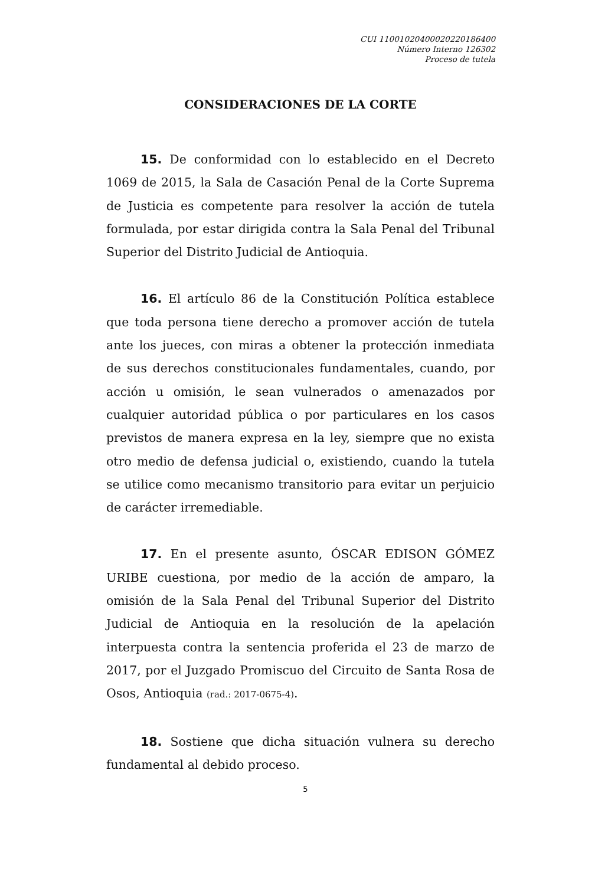CUI 11001020400020220186400
Número Interno 126302
Proceso de tutela
CONSIDERACIONES DE LA CORTE
15. De conformidad con lo establecido en el Decreto 1069 de 2015, la Sala de Casación Penal de la Corte Suprema de Justicia es competente para resolver la acción de tutela formulada, por estar dirigida contra la Sala Penal del Tribunal Superior del Distrito Judicial de Antioquia.
16. El artículo 86 de la Constitución Política establece que toda persona tiene derecho a promover acción de tutela ante los jueces, con miras a obtener la protección inmediata de sus derechos constitucionales fundamentales, cuando, por acción u omisión, le sean vulnerados o amenazados por cualquier autoridad pública o por particulares en los casos previstos de manera expresa en la ley, siempre que no exista otro medio de defensa judicial o, existiendo, cuando la tutela se utilice como mecanismo transitorio para evitar un perjuicio de carácter irremediable.
17. En el presente asunto, ÓSCAR EDISON GÓMEZ URIBE cuestiona, por medio de la acción de amparo, la omisión de la Sala Penal del Tribunal Superior del Distrito Judicial de Antioquia en la resolución de la apelación interpuesta contra la sentencia proferida el 23 de marzo de 2017, por el Juzgado Promiscuo del Circuito de Santa Rosa de Osos, Antioquia (rad.: 2017-0675-4).
18. Sostiene que dicha situación vulnera su derecho fundamental al debido proceso.
5